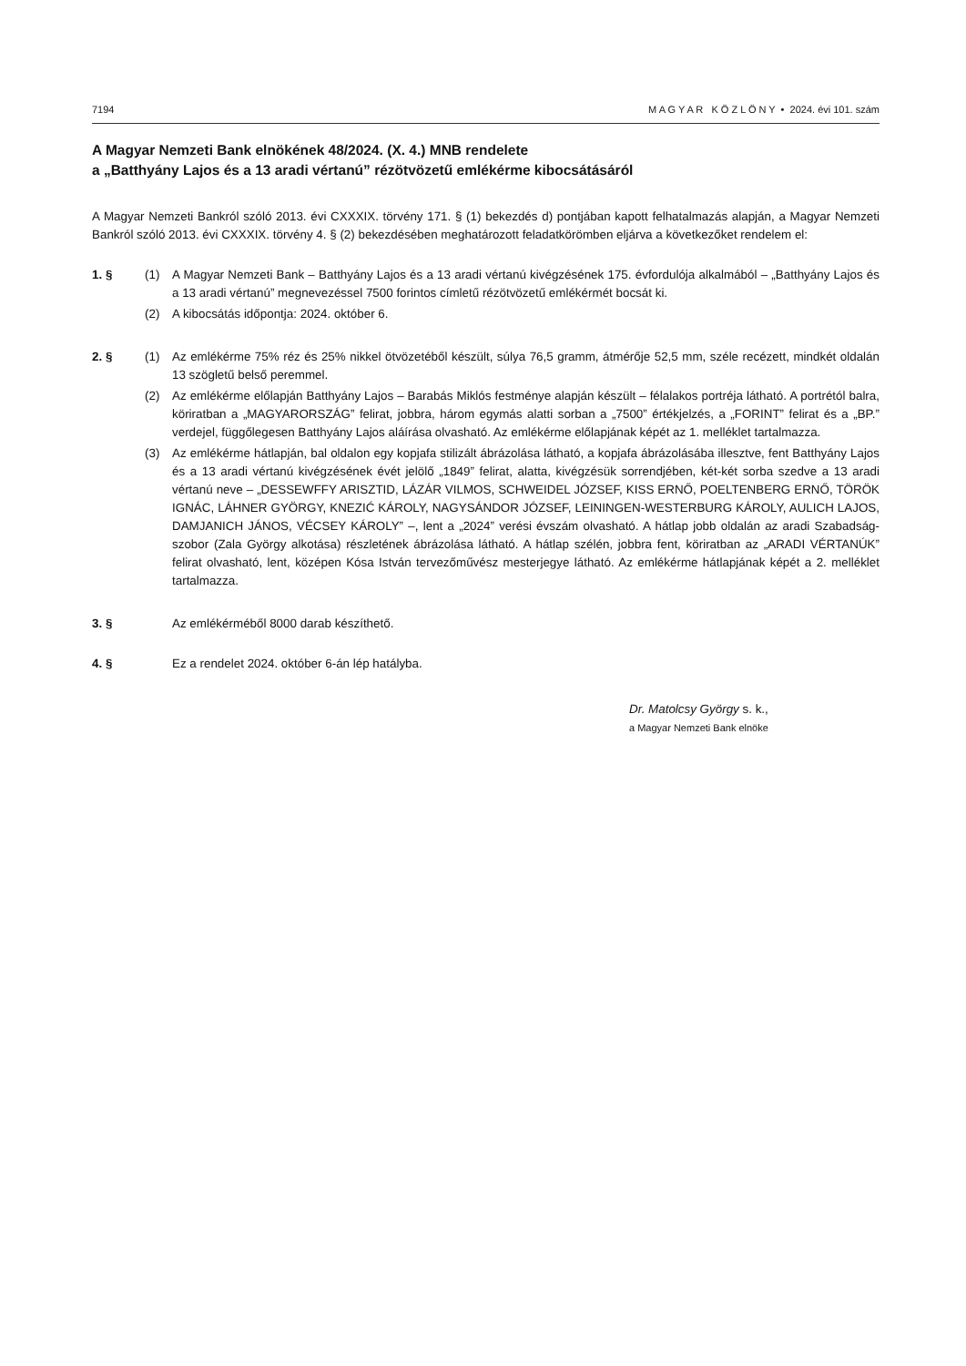7194 M A G Y A R K Ö Z L Ö N Y • 2024. évi 101. szám
A Magyar Nemzeti Bank elnökének 48/2024. (X. 4.) MNB rendelete
a „Batthyány Lajos és a 13 aradi vértanú” rézötvözetű emlékérme kibocsátásáról
A Magyar Nemzeti Bankról szóló 2013. évi CXXXIX. törvény 171. § (1) bekezdés d) pontjában kapott felhatalmazás alapján, a Magyar Nemzeti Bankról szóló 2013. évi CXXXIX. törvény 4. § (2) bekezdésében meghatározott feladatkörömben eljárva a következőket rendelem el:
1. § (1) A Magyar Nemzeti Bank – Batthyány Lajos és a 13 aradi vértanú kivégzésének 175. évfordulója alkalmából – „Batthyány Lajos és a 13 aradi vértanú” megnevezéssel 7500 forintos címletű rézötvözetű emlékérmét bocsát ki.
(2) A kibocsátás időpontja: 2024. október 6.
2. § (1) Az emlékérme 75% réz és 25% nikkel ötvözetéből készült, súlya 76,5 gramm, átmérője 52,5 mm, széle recézett, mindkét oldalán 13 szögletű belső peremmel.
(2) Az emlékérme előlapján Batthyány Lajos – Barabás Miklós festménye alapján készült – félalakos portréja látható. A portrétól balra, köriratban a „MAGYARORSZÁG” felirat, jobbra, három egymás alatti sorban a „7500” értékjelzés, a „FORINT” felirat és a „BP.” verdejel, függőlegesen Batthyány Lajos aláírása olvasható. Az emlékérme előlapjának képét az 1. melléklet tartalmazza.
(3) Az emlékérme hátlapján, bal oldalon egy kopjafa stilizált ábrázolása látható, a kopjafa ábrázolásába illesztve, fent Batthyány Lajos és a 13 aradi vértanú kivégzésének évét jelölő „1849” felirat, alatta, kivégzésük sorrendjében, két-két sorba szedve a 13 aradi vértanú neve – „DESSEWFFY ARISZTID, LÁZÁR VILMOS, SCHWEIDEL JÓZSEF, KISS ERNŐ, POELTENBERG ERNŐ, TÖRÖK IGNÁC, LÁHNER GYÖRGY, KNEZIĆ KÁROLY, NAGYSÁNDOR JÓZSEF, LEININGEN-WESTERBURG KÁROLY, AULICH LAJOS, DAMJANICH JÁNOS, VÉCSEY KÁROLY” –, lent a „2024” verési évszám olvasható. A hátlap jobb oldalán az aradi Szabadság-szobor (Zala György alkotása) részletének ábrázolása látható. A hátlap szélén, jobbra fent, köriratban az „ARADI VÉRTANÚK” felirat olvasható, lent, középen Kósa István tervezőművész mesterjegye látható. Az emlékérme hátlapjának képét a 2. melléklet tartalmazza.
3. § Az emlékérméből 8000 darab készíthető.
4. § Ez a rendelet 2024. október 6-án lép hatályba.
Dr. Matolcsy György s. k.,
a Magyar Nemzeti Bank elnöke